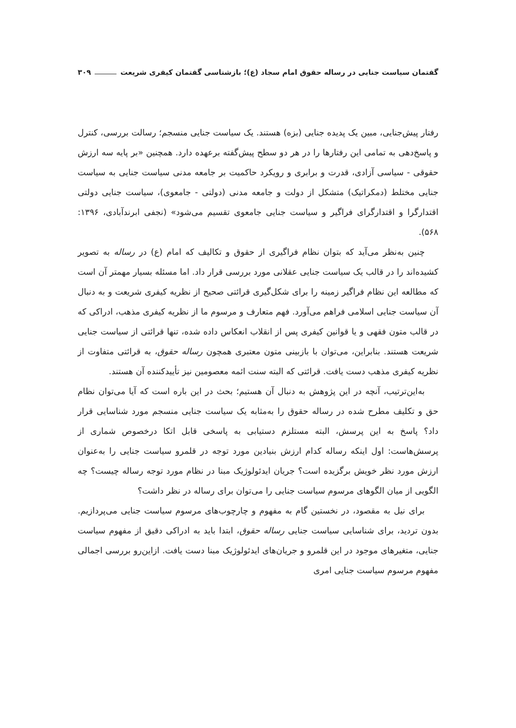گفتمان سیاست جنایی در رساله حقوق امام سجاد (ع)؛ بازشناسی گفتمان کیفری شریعت ۳۰۹
رفتار پیش‌جنایی، مبین یک پدیده جنایی (بزه) هستند. یک سیاست جنایی منسجم؛ رسالت بررسی، کنترل و پاسخ‌دهی به تمامی این رفتارها را در هر دو سطح پیش‌گفته برعهده دارد. همچنین «بر پایه سه ارزش حقوقی - سیاسی آزادی، قدرت و برابری و رویکرد حاکمیت بر جامعه مدنی سیاست جنایی به سیاست جنایی مختلط (دمکراتیک) متشکل از دولت و جامعه مدنی (دولتی - جامعوی)، سیاست جنایی دولتی اقتدارگرا و اقتدارگرای فراگیر و سیاست جنایی جامعوی تقسیم می‌شود» (نجفی ابرندآبادی، ۱۳۹۶: ۵۶۸).
چنین به‌نظر می‌آید که بتوان نظام فراگیری از حقوق و تکالیف که امام (ع) در رساله به تصویر کشیده‌اند را در قالب یک سیاست جنایی عقلانی مورد بررسی قرار داد. اما مسئله بسیار مهمتر آن است که مطالعه این نظام فراگیر زمینه را برای شکل‌گیری قرائتی صحیح از نظریه کیفری شریعت و به دنبال آن سیاست جنایی اسلامی فراهم می‌آورد. فهم متعارف و مرسوم ما از نظریه کیفری مذهب، ادراکی که در قالب متون فقهی و یا قوانین کیفری پس از انقلاب انعکاس داده شده، تنها قرائتی از سیاست جنایی شریعت هستند. بنابراین، می‌توان با بازبینی متون معتبری همچون رساله حقوق، به قرائتی متفاوت از نظریه کیفری مذهب دست یافت. قرائتی که البته سنت ائمه معصومین نیز تأییدکننده آن هستند.
به‌این‌ترتیب، آنچه در این پژوهش به دنبال آن هستیم؛ بحث در این باره است که آیا می‌توان نظام حق و تکلیف مطرح شده در رساله حقوق را به‌مثابه یک سیاست جنایی منسجم مورد شناسایی قرار داد؟ پاسخ به این پرسش، البته مستلزم دستیابی به پاسخی قابل اتکا درخصوص شماری از پرسش‌هاست: اول اینکه رساله کدام ارزش بنیادین مورد توجه در قلمرو سیاست جنایی را به‌عنوان ارزش مورد نظر خویش برگزیده است؟ جریان ایدئولوژیک مبنا در نظام مورد توجه رساله چیست؟ چه الگویی از میان الگوهای مرسوم سیاست جنایی را می‌توان برای رساله در نظر داشت؟
برای نیل به مقصود، در نخستین گام به مفهوم و چارچوب‌های مرسوم سیاست جنایی می‌پردازیم. بدون تردید، برای شناسایی سیاست جنایی رساله حقوق، ابتدا باید به ادراکی دقیق از مفهوم سیاست جنایی، متغیرهای موجود در این قلمرو و جریان‌های ایدئولوژیک مبنا دست یافت. ازاین‌رو بررسی اجمالی مفهوم مرسوم سیاست جنایی امری